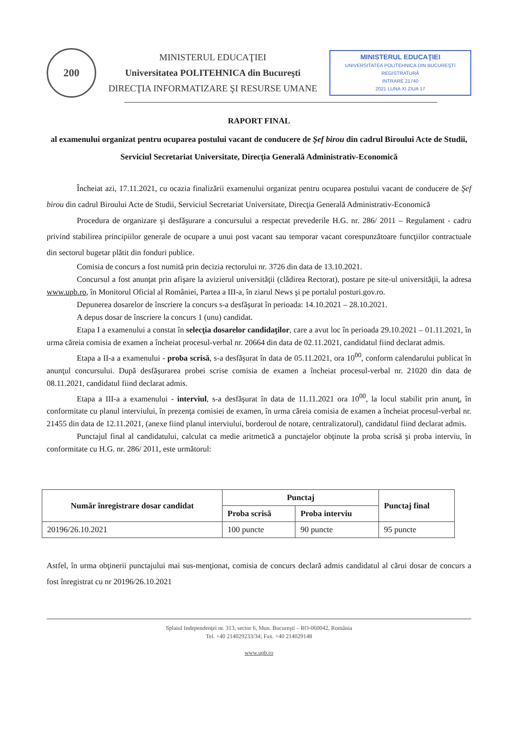200
MINISTERUL EDUCAŢIEI
Universitatea POLITEHNICA din Bucureşti
DIRECŢIA INFORMATIZARE ŞI RESURSE UMANE
MINISTERUL EDUCAŢIEI
UNIVERSITATEA POLITEHNICA DIN BUCUREŞTI
REGISTRATURĂ
INTRARE 21740
2021 LUNA XI ZIUA 17
RAPORT FINAL
al examenului organizat pentru ocuparea postului vacant de conducere de Şef birou din cadrul Biroului Acte de Studii, Serviciul Secretariat Universitate, Direcţia Generală Administrativ-Economică
Încheiat azi, 17.11.2021, cu ocazia finalizării examenului organizat pentru ocuparea postului vacant de conducere de Şef birou din cadrul Biroului Acte de Studii, Serviciul Secretariat Universitate, Direcţia Generală Administrativ-Economică
Procedura de organizare şi desfăşurare a concursului a respectat prevederile H.G. nr. 286/ 2011 – Regulament - cadru privind stabilirea principiilor generale de ocupare a unui post vacant sau temporar vacant corespunzătoare funcţiilor contractuale din sectorul bugetar plătit din fonduri publice.
Comisia de concurs a fost numită prin decizia rectorului nr. 3726 din data de 13.10.2021.
Concursul a fost anunţat prin afişare la avizierul universităţii (clădirea Rectorat), postare pe site-ul universităţii, la adresa www.upb.ro, în Monitorul Oficial al României, Partea a III-a, în ziarul News şi pe portalul posturi.gov.ro.
Depunerea dosarelor de înscriere la concurs s-a desfăşurat în perioada: 14.10.2021 – 28.10.2021.
A depus dosar de înscriere la concurs 1 (unu) candidat.
Etapa I a examenului a constat în selecţia dosarelor candidaţilor, care a avut loc în perioada 29.10.2021 – 01.11.2021, în urma căreia comisia de examen a încheiat procesul-verbal nr. 20664 din data de 02.11.2021, candidatul fiind declarat admis.
Etapa a II-a a examenului - proba scrisă, s-a desfăşurat în data de 05.11.2021, ora 10<sup>00</sup>, conform calendarului publicat în anunţul concursului. După desfăşurarea probei scrise comisia de examen a încheiat procesul-verbal nr. 21020 din data de 08.11.2021, candidatul fiind declarat admis.
Etapa a III-a a examenului - interviul, s-a desfăşurat în data de 11.11.2021 ora 10<sup>00</sup>, la locul stabilit prin anunţ, în conformitate cu planul interviului, în prezenţa comisiei de examen, în urma căreia comisia de examen a încheiat procesul-verbal nr. 21455 din data de 12.11.2021, (anexe fiind planul interviului, borderoul de notare, centralizatorul), candidatul fiind declarat admis.
Punctajul final al candidatului, calculat ca medie aritmetică a punctajelor obţinute la proba scrisă şi proba interviu, în conformitate cu H.G. nr. 286/ 2011, este următorul:
| Număr înregistrare dosar candidat | Punctaj | | Punctaj final |
| --- | --- | --- | --- |
| | Proba scrisă | Proba interviu | |
| 20196/26.10.2021 | 100 puncte | 90 puncte | 95 puncte |
Astfel, în urma obţinerii punctajului mai sus-menţionat, comisia de concurs declară admis candidatul al cărui dosar de concurs a fost înregistrat cu nr 20196/26.10.2021
Splaiul Independenţei nr. 313, sector 6, Mun. Bucureşti – RO-060042, România
Tel. +40 214029233/34; Fax. +40 214029148
www.upb.ro